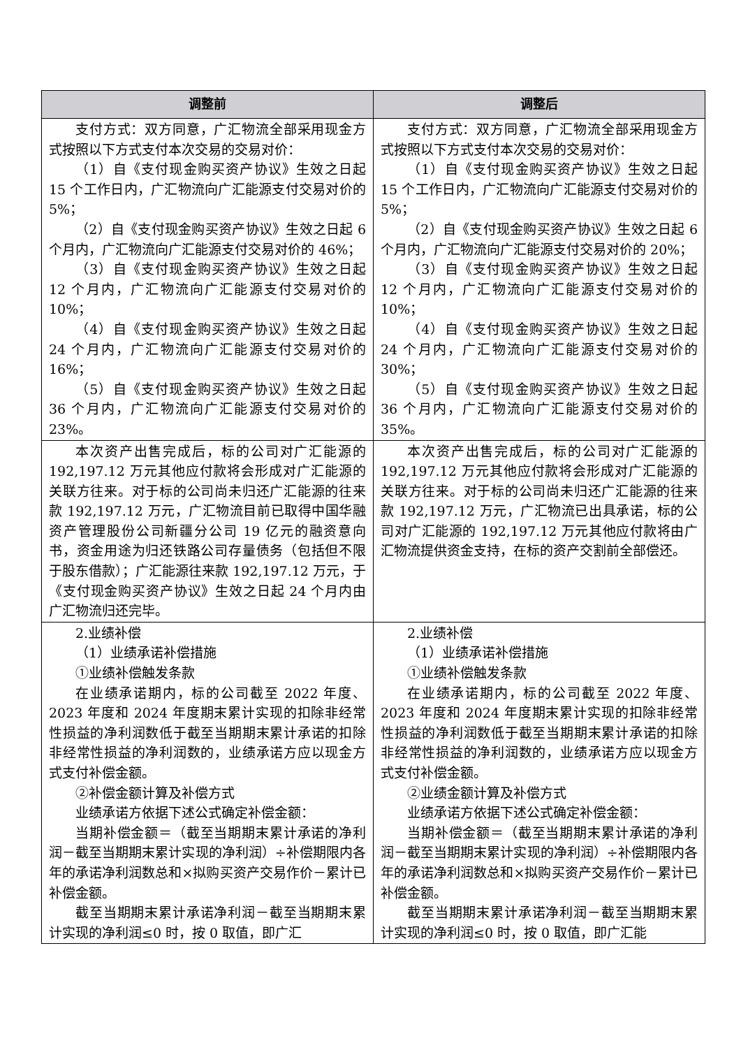| 调整前 | 调整后 |
| --- | --- |
| 支付方式：双方同意，广汇物流全部采用现金方式按照以下方式支付本次交易的交易对价： （1）自《支付现金购买资产协议》生效之日起 15 个工作日内，广汇物流向广汇能源支付交易对价的 5%； （2）自《支付现金购买资产协议》生效之日起 6 个月内，广汇物流向广汇能源支付交易对价的 46%； （3）自《支付现金购买资产协议》生效之日起 12 个月内，广汇物流向广汇能源支付交易对价的 10%； （4）自《支付现金购买资产协议》生效之日起 24 个月内，广汇物流向广汇能源支付交易对价的 16%； （5）自《支付现金购买资产协议》生效之日起 36 个月内，广汇物流向广汇能源支付交易对价的 23%。 | 支付方式：双方同意，广汇物流全部采用现金方式按照以下方式支付本次交易的交易对价： （1）自《支付现金购买资产协议》生效之日起 15 个工作日内，广汇物流向广汇能源支付交易对价的 5%； （2）自《支付现金购买资产协议》生效之日起 6 个月内，广汇物流向广汇能源支付交易对价的 20%； （3）自《支付现金购买资产协议》生效之日起 12 个月内，广汇物流向广汇能源支付交易对价的 10%； （4）自《支付现金购买资产协议》生效之日起 24 个月内，广汇物流向广汇能源支付交易对价的 30%； （5）自《支付现金购买资产协议》生效之日起 36 个月内，广汇物流向广汇能源支付交易对价的 35%。 |
| 本次资产出售完成后，标的公司对广汇能源的 192,197.12 万元其他应付款将会形成对广汇能源的关联方往来。对于标的公司尚未归还广汇能源的往来款 192,197.12 万元，广汇物流目前已取得中国华融资产管理股份公司新疆分公司 19 亿元的融资意向书，资金用途为归还铁路公司存量债务（包括但不限于股东借款）；广汇能源往来款 192,197.12 万元，于《支付现金购买资产协议》生效之日起 24 个月内由广汇物流归还完毕。 | 本次资产出售完成后，标的公司对广汇能源的 192,197.12 万元其他应付款将会形成对广汇能源的关联方往来。对于标的公司尚未归还广汇能源的往来款 192,197.12 万元，广汇物流已出具承诺，标的公司对广汇能源的 192,197.12 万元其他应付款将由广汇物流提供资金支持，在标的资产交割前全部偿还。 |
| 2.业绩补偿 （1）业绩承诺补偿措施 ①业绩补偿触发条款 在业绩承诺期内，标的公司截至 2022 年度、2023 年度和 2024 年度期末累计实现的扣除非经常性损益的净利润数低于截至当期期末累计承诺的扣除非经常性损益的净利润数的，业绩承诺方应以现金方式支付补偿金额。 ②补偿金额计算及补偿方式 业绩承诺方依据下述公式确定补偿金额： 当期补偿金额＝（截至当期期末累计承诺的净利润－截至当期期末累计实现的净利润）÷补偿期限内各年的承诺净利润数总和×拟购买资产交易作价－累计已补偿金额。 截至当期期末累计承诺净利润－截至当期期末累计实现的净利润≤0 时，按 0 取值，即广汇 | 2.业绩补偿 （1）业绩承诺补偿措施 ①业绩补偿触发条款 在业绩承诺期内，标的公司截至 2022 年度、2023 年度和 2024 年度期末累计实现的扣除非经常性损益的净利润数低于截至当期期末累计承诺的扣除非经常性损益的净利润数的，业绩承诺方应以现金方式支付补偿金额。 ②业绩金额计算及补偿方式 业绩承诺方依据下述公式确定补偿金额： 当期补偿金额＝（截至当期期末累计承诺的净利润－截至当期期末累计实现的净利润）÷补偿期限内各年的承诺净利润数总和×拟购买资产交易作价－累计已补偿金额。 截至当期期末累计承诺净利润－截至当期期末累计实现的净利润≤0 时，按 0 取值，即广汇能 |